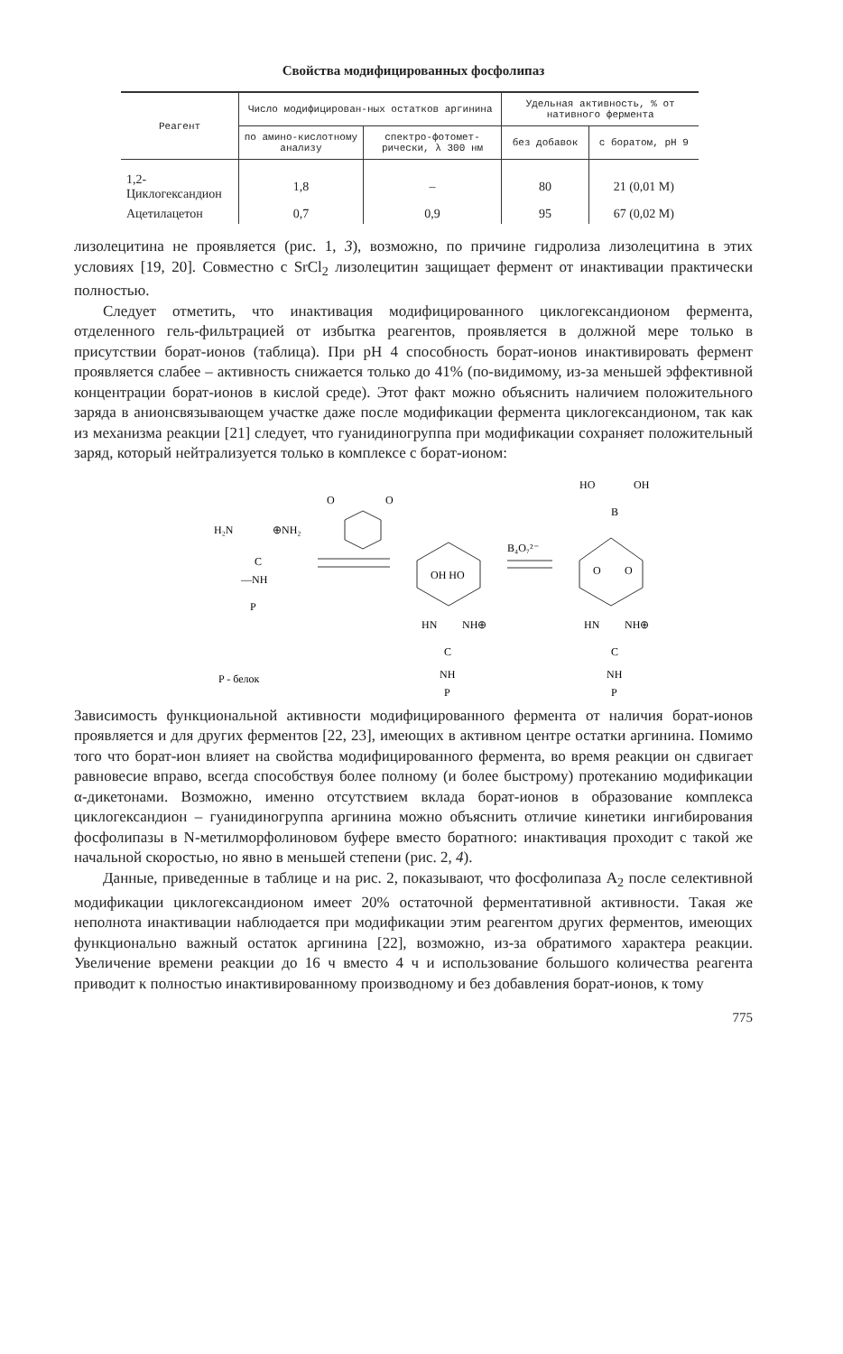Свойства модифицированных фосфолипаз
| Реагент | Число модифицирован-ных остатков аргинина | | Удельная активность, % от нативного фермента | |
| --- | --- | --- | --- | --- |
| | по амино-кислотному анализу | спектро-фотомет-рически, λ 300 нм | без добавок | с боратом, pH 9 |
| 1,2-Циклогександион | 1,8 | – | 80 | 21 (0,01 M) |
| Ацетилацетон | 0,7 | 0,9 | 95 | 67 (0,02 M) |
лизолецитина не проявляется (рис. 1, 3), возможно, по причине гидролиза лизолецитина в этих условиях [19, 20]. Совместно с SrCl<sub>2</sub> лизолецитин защищает фермент от инактивации практически полностью.
Следует отметить, что инактивация модифицированного циклогександионом фермента, отделенного гель-фильтрацией от избытка реагентов, проявляется в должной мере только в присутствии борат-ионов (таблица). При pH 4 способность борат-ионов инактивировать фермент проявляется слабее – активность снижается только до 41% (по-видимому, из-за меньшей эффективной концентрации борат-ионов в кислой среде). Этот факт можно объяснить наличием положительного заряда в анионсвязывающем участке даже после модификации фермента циклогександионом, так как из механизма реакции [21] следует, что гуанидиногруппа при модификации сохраняет положительный заряд, который нейтрализуется только в комплексе с борат-ионом:
H₂N
⊕NH₂
C
—NH
P
O
O
OH HO
HN
NH⊕
C
NH
P
B₄O₇²⁻
HO
OH
B
O
O
HN
NH⊕
C
NH
P
P - белок
Зависимость функциональной активности модифицированного фермента от наличия борат-ионов проявляется и для других ферментов [22, 23], имеющих в активном центре остатки аргинина. Помимо того что борат-ион влияет на свойства модифицированного фермента, во время реакции он сдвигает равновесие вправо, всегда способствуя более полному (и более быстрому) протеканию модификации α-дикетонами. Возможно, именно отсутствием вклада борат-ионов в образование комплекса циклогександион – гуанидиногруппа аргинина можно объяснить отличие кинетики ингибирования фосфолипазы в N-метилморфолиновом буфере вместо боратного: инактивация проходит с такой же начальной скоростью, но явно в меньшей степени (рис. 2, 4).
Данные, приведенные в таблице и на рис. 2, показывают, что фосфолипаза A<sub>2</sub> после селективной модификации циклогександионом имеет 20% остаточной ферментативной активности. Такая же неполнота инактивации наблюдается при модификации этим реагентом других ферментов, имеющих функционально важный остаток аргинина [22], возможно, из-за обратимого характера реакции. Увеличение времени реакции до 16 ч вместо 4 ч и использование большого количества реагента приводит к полностью инактивированному производному и без добавления борат-ионов, к тому
775